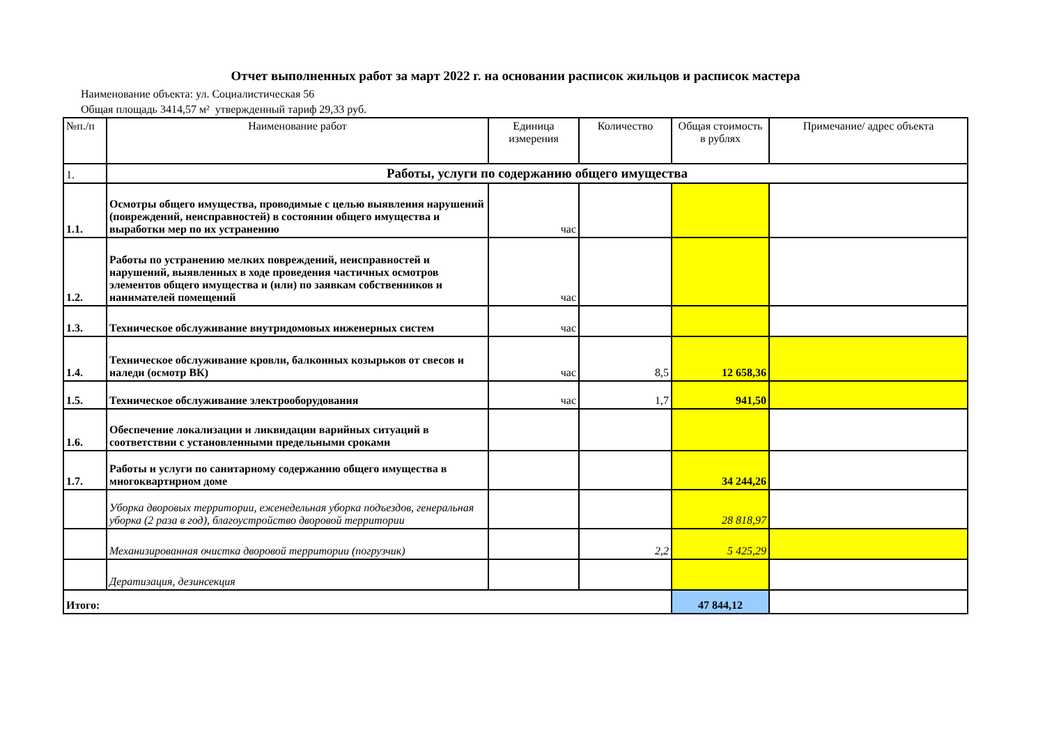Отчет выполненных работ за март 2022 г. на основании расписок жильцов и расписок мастера
Наименование объекта: ул. Социалистическая 56
Общая площадь 3414,57 м² утвержденный тариф 29,33 руб.
| №п./п | Наименование работ | Единица измерения | Количество | Общая стоимость в рублях | Примечание/ адрес объекта |
| --- | --- | --- | --- | --- | --- |
| 1. | Работы, услуги по содержанию общего имущества | | | | |
| 1.1. | Осмотры общего имущества, проводимые с целью выявления нарушений (повреждений, неисправностей) в состоянии общего имущества и выработки мер по их устранению | час | | | |
| 1.2. | Работы по устранению мелких повреждений, неисправностей и нарушений, выявленных в ходе проведения частичных осмотров элементов общего имущества и (или) по заявкам собственников и нанимателей помещений | час | | | |
| 1.3. | Техническое обслуживание внутридомовых инженерных систем | час | | | |
| 1.4. | Техническое обслуживание кровли, балконных козырьков от свесов и наледи (осмотр ВК) | час | 8,5 | 12 658,36 | |
| 1.5. | Техническое обслуживание электрооборудования | час | 1,7 | 941,50 | |
| 1.6. | Обеспечение локализации и ликвидации варийных ситуаций в соответствии с установленными предельными сроками | | | | |
| 1.7. | Работы и услуги по санитарному содержанию общего имущества в многоквартирном доме | | | 34 244,26 | |
| | Уборка дворовых территории, еженедельная уборка подъездов, генеральная уборка (2 раза в год), благоустройство дворовой территории | | | 28 818,97 | |
| | Механизированная очистка дворовой территории (погрузчик) | | 2,2 | 5 425,29 | |
| | Дератизация, дезинсекция | | | | |
| Итого: | | | | 47 844,12 | |